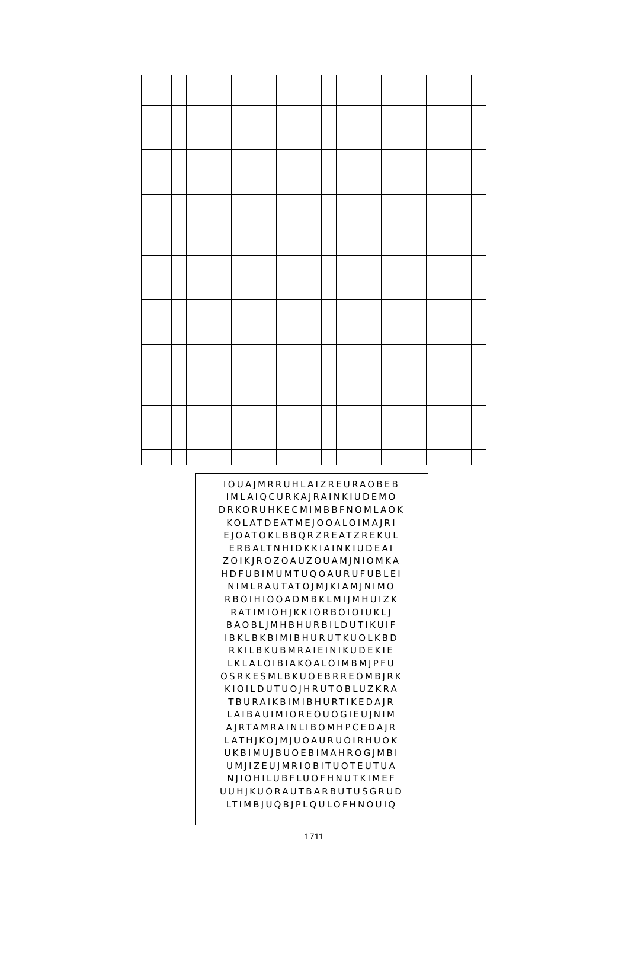IOUAJMRRUHLAIZREURAOBEB
IMLAIQCURKAJRAINKIUDEMO
DRKORUHKECMIMBBFNOMLAOK
KOLATDEATMEJOOALOIMAJRI
EJOATOKLBBQRZREATZREKUL
ERBALTNHIDKKIAINKIUDEAI
ZOIKJROZOAUZOUAMJNIOMKA
HDFUBIMUMTUQOAURUFUBLEI
NIMLRAUTATOJMJKIAMJNIMO
RBOIHIOOADMBKLMIJMHUIZK
RATIMIOHJKKIORBOIOIUKLJ
BAOBLJMHBHURBILDUTIKUIF
IBKLBKBIMIBHURUTKUOLKBD
RKILBKUBMRAIEINIKUDEKIE
LKLALOIBIAKOALOIMBMJPFU
OSRKESMLBKUOEBRREOMBJRK
KIOILDUTUOJHRUTOBLUZKRA
TBURAIKBIMIBHURTIKEDAJR
LAIBAUIMIOREOUOGIEUJNIM
AJRTAMRAINLIBOMHPCEDAJR
LATHJKOJMJUOAURUOIRHUOK
UKBIMUJBUOEBIMAHROGJMBI
UMJIZEUJMRIOBITUOTEUTUA
NJIOHILUBFLUOFHNUTKIMEF
UUHJKUORAUTBARBUTUSGRUD
LTIMBJUQBJPLQULOFHNOUIQ
1711